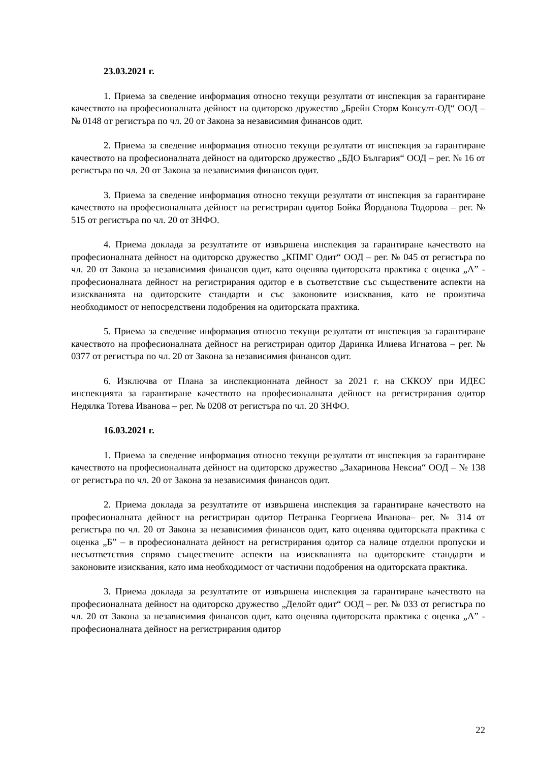23.03.2021 г.
1. Приема за сведение информация относно текущи резултати от инспекция за гарантиране качеството на професионалната дейност на одиторско дружество „Брейн Сторм Консулт-ОД“ ООД – № 0148 от регистъра по чл. 20 от Закона за независимия финансов одит.
2. Приема за сведение информация относно текущи резултати от инспекция за гарантиране качеството на професионалната дейност на одиторско дружество „БДО България“ ООД – рег. № 16 от регистъра по чл. 20 от Закона за независимия финансов одит.
3. Приема за сведение информация относно текущи резултати от инспекция за гарантиране качеството на професионалната дейност на регистриран одитор Бойка Йорданова Тодорова – рег. № 515 от регистъра по чл. 20 от ЗНФО.
4. Приема доклада за резултатите от извършена инспекция за гарантиране качеството на професионалната дейност на одиторско дружество „КПМГ Одит“ ООД – рег. № 045 от регистъра по чл. 20 от Закона за независимия финансов одит, като оценява одиторската практика с оценка „А” - професионалната дейност на регистрирания одитор е в съответствие със съществените аспекти на изискванията на одиторските стандарти и със законовите изисквания, като не произтича необходимост от непосредствени подобрения на одиторската практика.
5. Приема за сведение информация относно текущи резултати от инспекция за гарантиране качеството на професионалната дейност на регистриран одитор Даринка Илиева Игнатова – рег. № 0377 от регистъра по чл. 20 от Закона за независимия финансов одит.
6. Изключва от Плана за инспекционната дейност за 2021 г. на СККОУ при ИДЕС инспекцията за гарантиране качеството на професионалната дейност на регистрирания одитор Недялка Тотева Иванова – рег. № 0208 от регистъра по чл. 20 ЗНФО.
16.03.2021 г.
1. Приема за сведение информация относно текущи резултати от инспекция за гарантиране качеството на професионалната дейност на одиторско дружество „Захаринова Нексиа“ ООД – № 138 от регистъра по чл. 20 от Закона за независимия финансов одит.
2. Приема доклада за резултатите от извършена инспекция за гарантиране качеството на професионалната дейност на регистриран одитор Петранка Георгиева Иванова– рег. № 314 от регистъра по чл. 20 от Закона за независимия финансов одит, като оценява одиторската практика с оценка „Б” – в професионалната дейност на регистрирания одитор са налице отделни пропуски и несъответствия спрямо съществените аспекти на изискванията на одиторските стандарти и законовите изисквания, като има необходимост от частични подобрения на одиторската практика.
3. Приема доклада за резултатите от извършена инспекция за гарантиране качеството на професионалната дейност на одиторско дружество „Делойт одит“ ООД – рег. № 033 от регистъра по чл. 20 от Закона за независимия финансов одит, като оценява одиторската практика с оценка „А” - професионалната дейност на регистрирания одитор
22